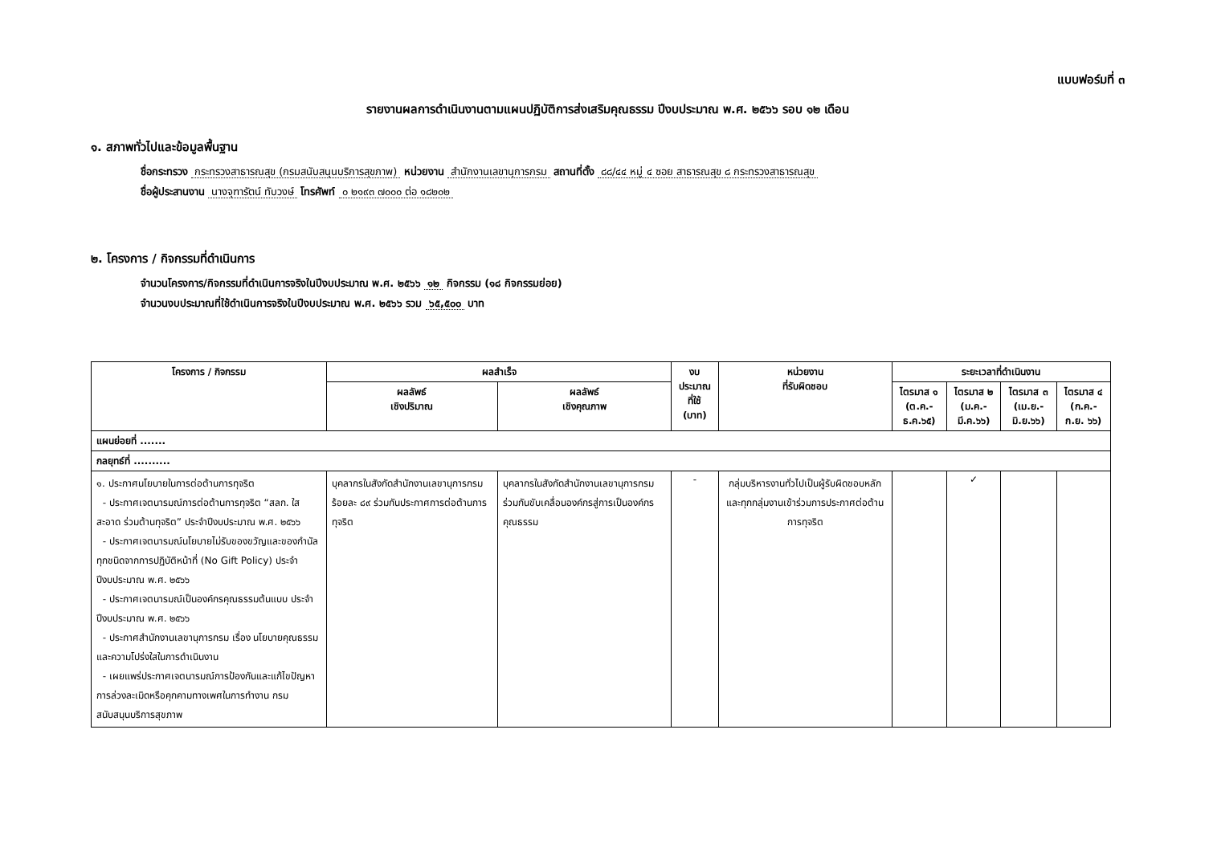แบบฟอร์มที่ ๓
รายงานผลการดำเนินงานตามแผนปฏิบัติการส่งเสริมคุณธรรม ปีงบประมาณ พ.ศ. ๒๕๖๖ รอบ ๑๒ เดือน
๑. สภาพทั่วไปและข้อมูลพื้นฐาน
ชื่อกระทรวง กระทรวงสาธารณสุข (กรมสนับสนุนบริการสุขภาพ) หน่วยงาน สำนักงานเลขานุการกรม สถานที่ตั้ง ๘๘/๔๔ หมู่ ๔ ซอย สาธารณสุข ๘ กระทรวงสาธารณสุข
ชื่อผู้ประสานงาน นางจุฑารัตน์ ทับวงษ์ โทรศัพท์ ๐ ๒๑๙๓ ๗๐๐๐ ต่อ ๑๘๒๐๒
๒. โครงการ / กิจกรรมที่ดำเนินการ
จำนวนโครงการ/กิจกรรมที่ดำเนินการจริงในปีงบประมาณ พ.ศ. ๒๕๖๖ ๑๒ กิจกรรม (๑๘ กิจกรรมย่อย)
จำนวนงบประมาณที่ใช้ดำเนินการจริงในปีงบประมาณ พ.ศ. ๒๕๖๖ รวม ๖๕,๕๐๐ บาท
| โครงการ / กิจกรรม | ผลสำเร็จ | | งบประมาณ ที่ใช้ (บาท) | หน่วยงาน ที่รับผิดชอบ | ระยะเวลาที่ดำเนินงาน | | | |
| --- | --- | --- | --- | --- | --- | --- | --- | --- |
| | ผลลัพธ์ เชิงปริมาณ | ผลลัพธ์ เชิงคุณภาพ | | | ไตรมาส ๑ (ต.ค.-ธ.ค.๖๕) | ไตรมาส ๒ (ม.ค.-มี.ค.๖๖) | ไตรมาส ๓ (เม.ย.-มิ.ย.๖๖) | ไตรมาส ๔ (ก.ค.-ก.ย. ๖๖) |
| แผนย่อยที่ ....... | | | | | | | | |
| กลยุทธ์ที่ .......... | | | | | | | | |
| ๑. ประกาศนโยบายในการต่อต้านการทุจริต - ประกาศเจตนารมณ์การต่อต้านการทุจริต “สลก. ใสสะอาด ร่วมต้านทุจริต” ประจำปีงบประมาณ พ.ศ. ๒๕๖๖ - ประกาศเจตนารมณ์นโยบายไม่รับของขวัญและของกำนัลทุกชนิดจากการปฏิบัติหน้าที่ (No Gift Policy) ประจำปีงบประมาณ พ.ศ. ๒๕๖๖ - ประกาศเจตนารมณ์เป็นองค์กรคุณธรรมต้นแบบ ประจำปีงบประมาณ พ.ศ. ๒๕๖๖ - ประกาศสำนักงานเลขานุการกรม เรื่อง นโยบายคุณธรรมและความโปร่งใสในการดำเนินงาน - เผยแพร่ประกาศเจตนารมณ์การป้องกันและแก้ไขปัญหาการล่วงละเมิดหรือคุกคามทางเพศในการทำงาน กรมสนับสนุนบริการสุขภาพ | บุคลากรในสังกัดสำนักงานเลขานุการกรม ร้อยละ ๘๙ ร่วมกันประกาศการต่อต้านการทุจริต | บุคลากรในสังกัดสำนักงานเลขานุการกรมร่วมกันขับเคลื่อนองค์กรสู่การเป็นองค์กรคุณธรรม | - | กลุ่มบริหารงานทั่วไปเป็นผู้รับผิดชอบหลัก และทุกกลุ่มงานเข้าร่วมการประกาศต่อต้านการทุจริต | | ✓ | | |